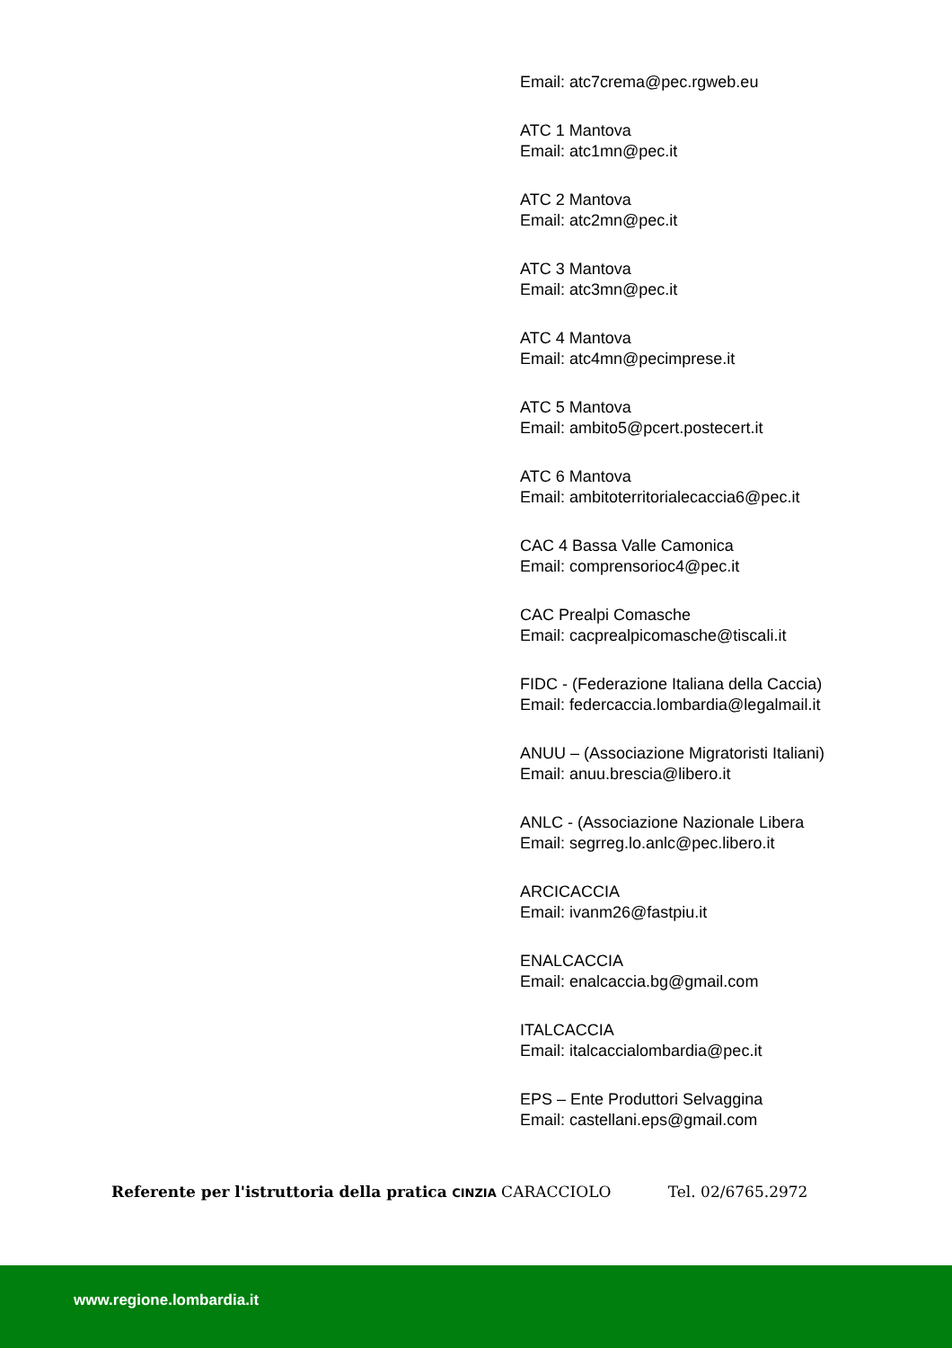Email: atc7crema@pec.rgweb.eu
ATC 1 Mantova
Email: atc1mn@pec.it
ATC 2 Mantova
Email: atc2mn@pec.it
ATC 3 Mantova
Email: atc3mn@pec.it
ATC 4 Mantova
Email: atc4mn@pecimprese.it
ATC 5 Mantova
Email: ambito5@pcert.postecert.it
ATC 6 Mantova
Email: ambitoterritorialecaccia6@pec.it
CAC 4 Bassa Valle Camonica
Email: comprensorioc4@pec.it
CAC Prealpi Comasche
Email: cacprealpicomasche@tiscali.it
FIDC - (Federazione Italiana della Caccia)
Email: federcaccia.lombardia@legalmail.it
ANUU – (Associazione Migratoristi Italiani)
Email: anuu.brescia@libero.it
ANLC - (Associazione Nazionale Libera
Email: segrreg.lo.anlc@pec.libero.it
ARCICACCIA
Email: ivanm26@fastpiu.it
ENALCACCIA
Email: enalcaccia.bg@gmail.com
ITALCACCIA
Email: italcaccialombardia@pec.it
EPS – Ente Produttori Selvaggina
Email: castellani.eps@gmail.com
Referente per l'istruttoria della pratica CINZIA CARACCIOLO Tel. 02/6765.2972
www.regione.lombardia.it